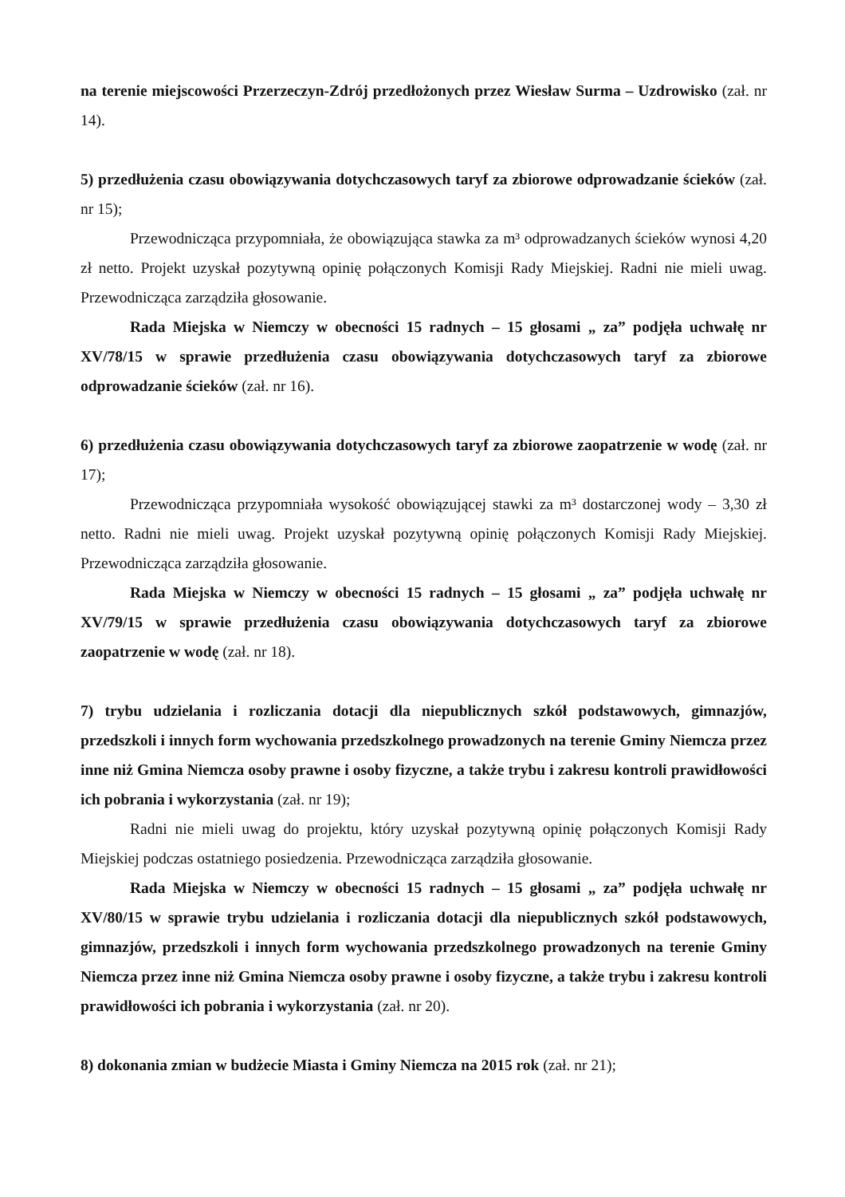na terenie miejscowości Przerzeczyn-Zdrój przedłożonych przez Wiesław Surma – Uzdrowisko (zał. nr 14).
5) przedłużenia czasu obowiązywania dotychczasowych taryf za zbiorowe odprowadzanie ścieków (zał. nr 15);
Przewodnicząca przypomniała, że obowiązująca stawka za m³ odprowadzanych ścieków wynosi 4,20 zł netto. Projekt uzyskał pozytywną opinię połączonych Komisji Rady Miejskiej. Radni nie mieli uwag. Przewodnicząca zarządziła głosowanie.
Rada Miejska w Niemczy w obecności 15 radnych – 15 głosami „ za” podjęła uchwałę nr XV/78/15 w sprawie przedłużenia czasu obowiązywania dotychczasowych taryf za zbiorowe odprowadzanie ścieków (zał. nr 16).
6) przedłużenia czasu obowiązywania dotychczasowych taryf za zbiorowe zaopatrzenie w wodę (zał. nr 17);
Przewodnicząca przypomniała wysokość obowiązującej stawki za m³ dostarczonej wody – 3,30 zł netto. Radni nie mieli uwag. Projekt uzyskał pozytywną opinię połączonych Komisji Rady Miejskiej. Przewodnicząca zarządziła głosowanie.
Rada Miejska w Niemczy w obecności 15 radnych – 15 głosami „ za” podjęła uchwałę nr XV/79/15 w sprawie przedłużenia czasu obowiązywania dotychczasowych taryf za zbiorowe zaopatrzenie w wodę (zał. nr 18).
7) trybu udzielania i rozliczania dotacji dla niepublicznych szkół podstawowych, gimnazjów, przedszkoli i innych form wychowania przedszkolnego prowadzonych na terenie Gminy Niemcza przez inne niż Gmina Niemcza osoby prawne i osoby fizyczne, a także trybu i zakresu kontroli prawidłowości ich pobrania i wykorzystania (zał. nr 19);
Radni nie mieli uwag do projektu, który uzyskał pozytywną opinię połączonych Komisji Rady Miejskiej podczas ostatniego posiedzenia. Przewodnicząca zarządziła głosowanie.
Rada Miejska w Niemczy w obecności 15 radnych – 15 głosami „ za” podjęła uchwałę nr XV/80/15 w sprawie trybu udzielania i rozliczania dotacji dla niepublicznych szkół podstawowych, gimnazjów, przedszkoli i innych form wychowania przedszkolnego prowadzonych na terenie Gminy Niemcza przez inne niż Gmina Niemcza osoby prawne i osoby fizyczne, a także trybu i zakresu kontroli prawidłowości ich pobrania i wykorzystania (zał. nr 20).
8) dokonania zmian w budżecie Miasta i Gminy Niemcza na 2015 rok (zał. nr 21);